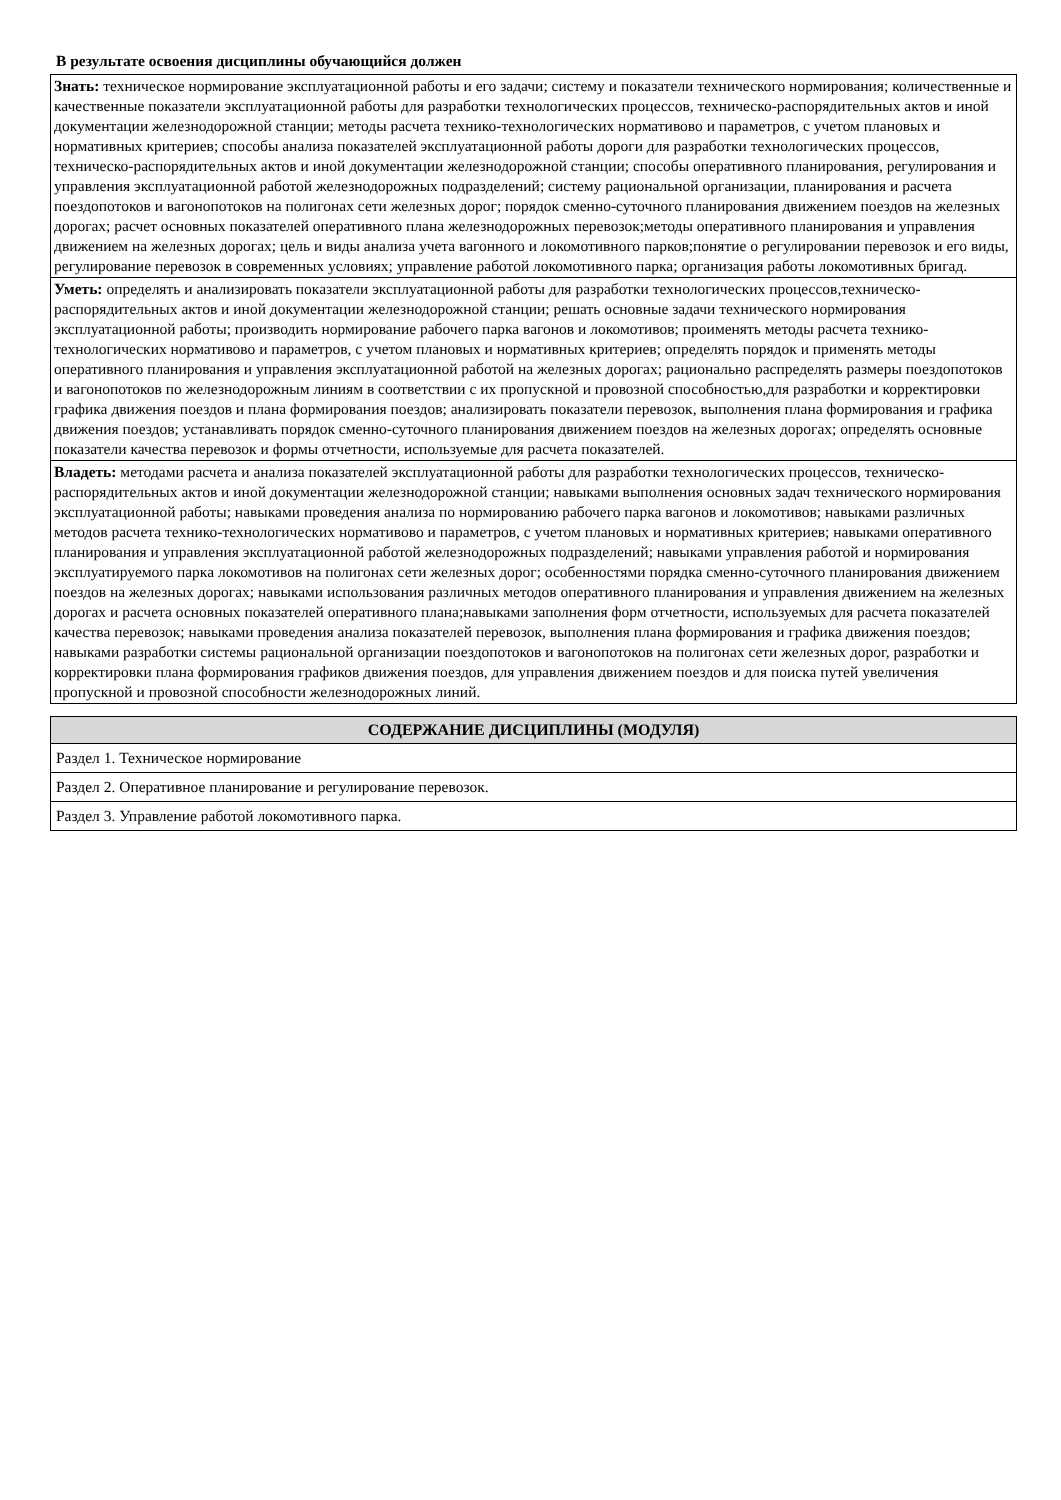В результате освоения дисциплины обучающийся должен
| Знать: техническое нормирование эксплуатационной работы и его задачи; систему и показатели технического нормирования; количественные и качественные показатели эксплуатационной работы для разработки технологических процессов, техническо-распорядительных актов и иной документации железнодорожной станции; методы расчета технико-технологических нормативово и параметров, с учетом плановых и нормативных критериев; способы анализа показателей эксплуатационной работы дороги для разработки технологических процессов, техническо-распорядительных актов и иной документации железнодорожной станции; способы оперативного планирования, регулирования и управления эксплуатационной работой железнодорожных подразделений; систему рациональной организации, планирования и расчета поездопотоков и вагонопотоков на полигонах сети железных дорог; порядок сменно-суточного планирования движением поездов на железных дорогах; расчет основных показателей оперативного плана железнодорожных перевозок;методы оперативного планирования и управления движением на железных дорогах; цель и виды анализа учета вагонного и локомотивного парков;понятие о регулировании перевозок и его виды, регулирование перевозок в современных условиях; управление работой локомотивного парка; организация работы локомотивных бригад. |
| Уметь: определять и анализировать показатели эксплуатационной работы для разработки технологических процессов,техническо-распорядительных актов и иной документации железнодорожной станции; решать основные задачи технического нормирования эксплуатационной работы; производить нормирование рабочего парка вагонов и локомотивов; проименять методы расчета технико-технологических нормативово и параметров, с учетом плановых и нормативных критериев; определять порядок и применять методы оперативного планирования и управления эксплуатационной работой на железных дорогах; рационально распределять размеры поездопотоков и вагонопотоков по железнодорожным линиям в соответствии с их пропускной и провозной способностью,для разработки и корректировки графика движения поездов и плана формирования поездов; анализировать показатели перевозок, выполнения плана формирования и графика движения поездов; устанавливать порядок сменно-суточного планирования движением поездов на железных дорогах; определять основные показатели качества перевозок и формы отчетности, используемые для расчета показателей. |
| Владеть: методами расчета и анализа показателей эксплуатационной работы для разработки технологических процессов, техническо-распорядительных актов и иной документации железнодорожной станции; навыками выполнения основных задач технического нормирования эксплуатационной работы; навыками проведения анализа по нормированию рабочего парка вагонов и локомотивов; навыками различных методов расчета технико-технологических нормативово и параметров, с учетом плановых и нормативных критериев; навыками оперативного планирования и управления эксплуатационной работой железнодорожных подразделений; навыками управления работой и нормирования эксплуатируемого парка локомотивов на полигонах сети железных дорог; особенностями порядка сменно-суточного планирования движением поездов на железных дорогах; навыками использования различных методов оперативного планирования и управления движением на железных дорогах и расчета основных показателей оперативного плана;навыками заполнения форм отчетности, используемых для расчета показателей качества перевозок; навыками проведения анализа показателей перевозок, выполнения плана формирования и графика движения поездов; навыками разработки системы рациональной организации поездопотоков и вагонопотоков на полигонах сети железных дорог, разработки и корректировки плана формирования графиков движения поездов, для управления движением поездов и для поиска путей увеличения пропускной и провозной способности железнодорожных линий. |
| СОДЕРЖАНИЕ ДИСЦИПЛИНЫ (МОДУЛЯ) |
| --- |
| Раздел 1. Техническое нормирование |
| Раздел 2. Оперативное планирование и регулирование перевозок. |
| Раздел 3. Управление работой локомотивного парка. |